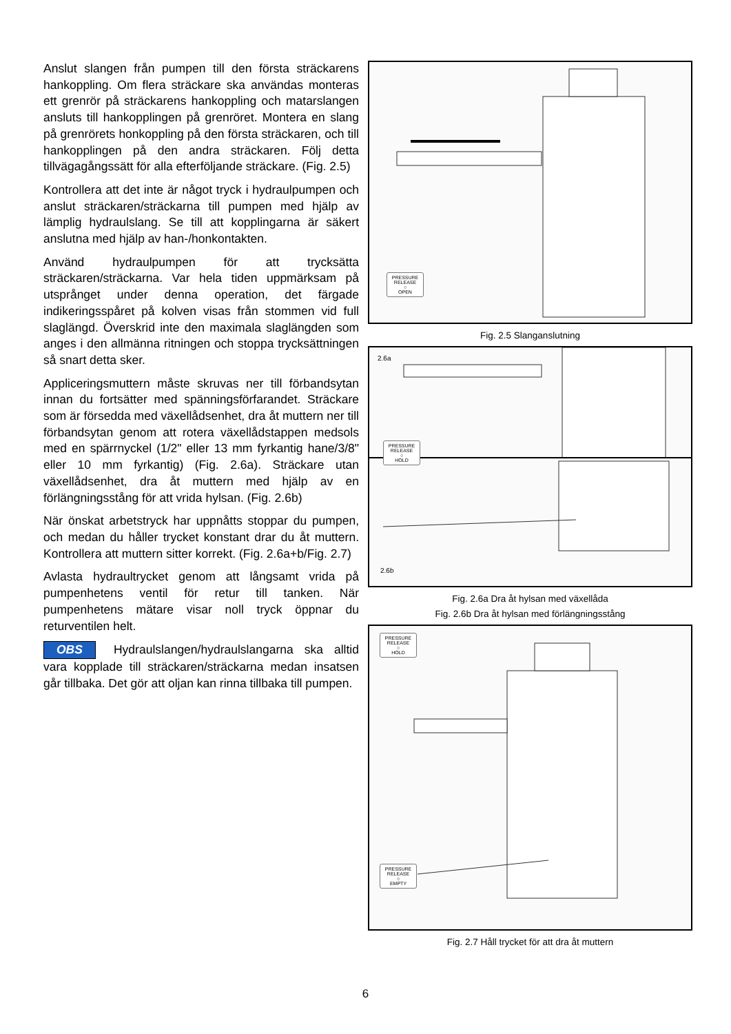Anslut slangen från pumpen till den första sträckarens hankoppling. Om flera sträckare ska användas monteras ett grenrör på sträckarens hankoppling och matarslangen ansluts till hankopplingen på grenröret. Montera en slang på grenrörets honkoppling på den första sträckaren, och till hankopplingen på den andra sträckaren. Följ detta tillvägagångssätt för alla efterföljande sträckare. (Fig. 2.5)
Kontrollera att det inte är något tryck i hydraulpumpen och anslut sträckaren/sträckarna till pumpen med hjälp av lämplig hydraulslang. Se till att kopplingarna är säkert anslutna med hjälp av han-/honkontakten.
Använd hydraulpumpen för att trycksätta sträckaren/sträckarna. Var hela tiden uppmärksam på utsprånget under denna operation, det färgade indikeringsspåret på kolven visas från stommen vid full slaglängd. Överskrid inte den maximala slaglängden som anges i den allmänna ritningen och stoppa trycksättningen så snart detta sker.
Appliceringsmuttern måste skruvas ner till förbandsytan innan du fortsätter med spänningsförfarandet. Sträckare som är försedda med växellådsenhet, dra åt muttern ner till förbandsytan genom att rotera växellådstappen medsols med en spärrnyckel (1/2" eller 13 mm fyrkantig hane/3/8" eller 10 mm fyrkantig) (Fig. 2.6a). Sträckare utan växellådsenhet, dra åt muttern med hjälp av en förlängningsstång för att vrida hylsan. (Fig. 2.6b)
När önskat arbetstryck har uppnåtts stoppar du pumpen, och medan du håller trycket konstant drar du åt muttern. Kontrollera att muttern sitter korrekt. (Fig. 2.6a+b/Fig. 2.7)
Avlasta hydraultrycket genom att långsamt vrida på pumpenhetens ventil för retur till tanken. När pumpenhetens mätare visar noll tryck öppnar du returventilen helt.
OBS Hydraulslangen/hydraulslangarna ska alltid vara kopplade till sträckaren/sträckarna medan insatsen går tillbaka. Det gör att oljan kan rinna tillbaka till pumpen.
PRESSURE RELEASE
○
OPEN
Fig. 2.5 Slanganslutning
2.6a
PRESSURE RELEASE
○
HOLD
2.6b
Fig. 2.6a Dra åt hylsan med växellåda
Fig. 2.6b Dra åt hylsan med förlängningsstång
PRESSURE RELEASE
○
HOLD
PRESSURE RELEASE
○
EMPTY
Fig. 2.7 Håll trycket för att dra åt muttern
6